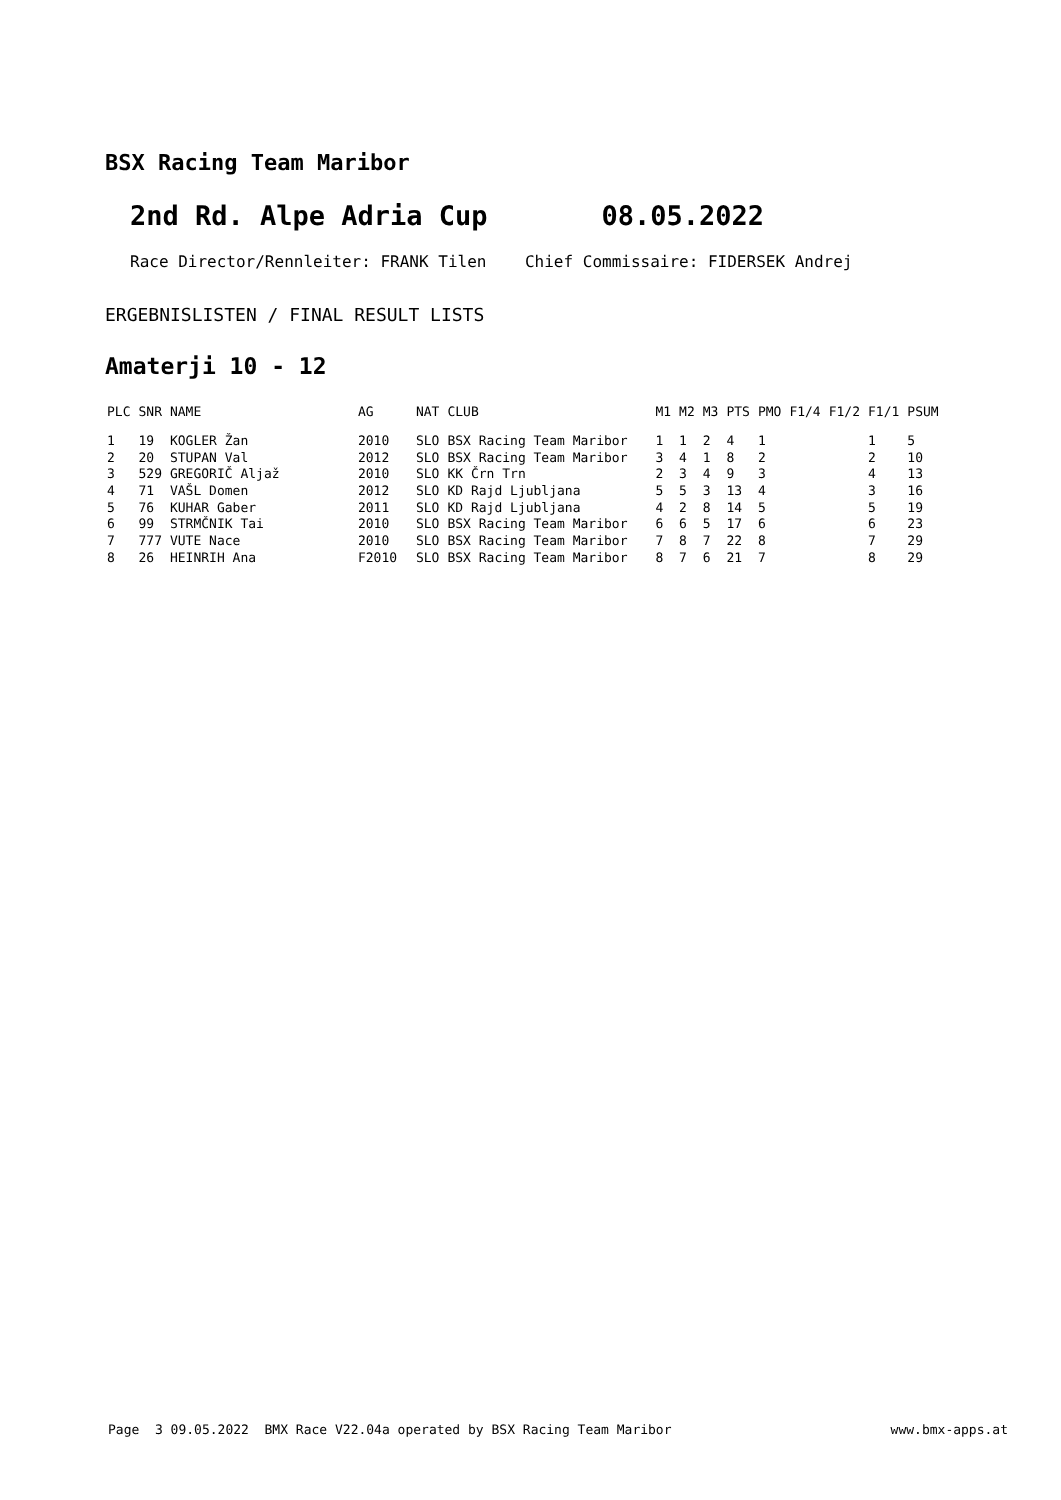BSX Racing Team Maribor
2nd Rd. Alpe Adria Cup 08.05.2022
Race Director/Rennleiter: FRANK Tilen Chief Commissaire: FIDERSEK Andrej
ERGEBNISLISTEN / FINAL RESULT LISTS
Amaterji 10 - 12
| PLC | SNR | NAME | AG | NAT | CLUB | M1 | M2 | M3 | PTS | PMO | F1/4 | F1/2 | F1/1 | PSUM |
| --- | --- | --- | --- | --- | --- | --- | --- | --- | --- | --- | --- | --- | --- | --- |
| 1 | 19 | KOGLER Žan | 2010 | SLO | BSX Racing Team Maribor | 1 | 1 | 2 | 4 | 1 | | | 1 | 5 |
| 2 | 20 | STUPAN Val | 2012 | SLO | BSX Racing Team Maribor | 3 | 4 | 1 | 8 | 2 | | | 2 | 10 |
| 3 | 529 | GREGORIČ Aljaž | 2010 | SLO | KK Črn Trn | 2 | 3 | 4 | 9 | 3 | | | 4 | 13 |
| 4 | 71 | VAŠL Domen | 2012 | SLO | KD Rajd Ljubljana | 5 | 5 | 3 | 13 | 4 | | | 3 | 16 |
| 5 | 76 | KUHAR Gaber | 2011 | SLO | KD Rajd Ljubljana | 4 | 2 | 8 | 14 | 5 | | | 5 | 19 |
| 6 | 99 | STRMČNIK Tai | 2010 | SLO | BSX Racing Team Maribor | 6 | 6 | 5 | 17 | 6 | | | 6 | 23 |
| 7 | 777 | VUTE Nace | 2010 | SLO | BSX Racing Team Maribor | 7 | 8 | 7 | 22 | 8 | | | 7 | 29 |
| 8 | 26 | HEINRIH Ana | F2010 | SLO | BSX Racing Team Maribor | 8 | 7 | 6 | 21 | 7 | | | 8 | 29 |
Page 3 09.05.2022 BMX Race V22.04a operated by BSX Racing Team Maribor www.bmx-apps.at